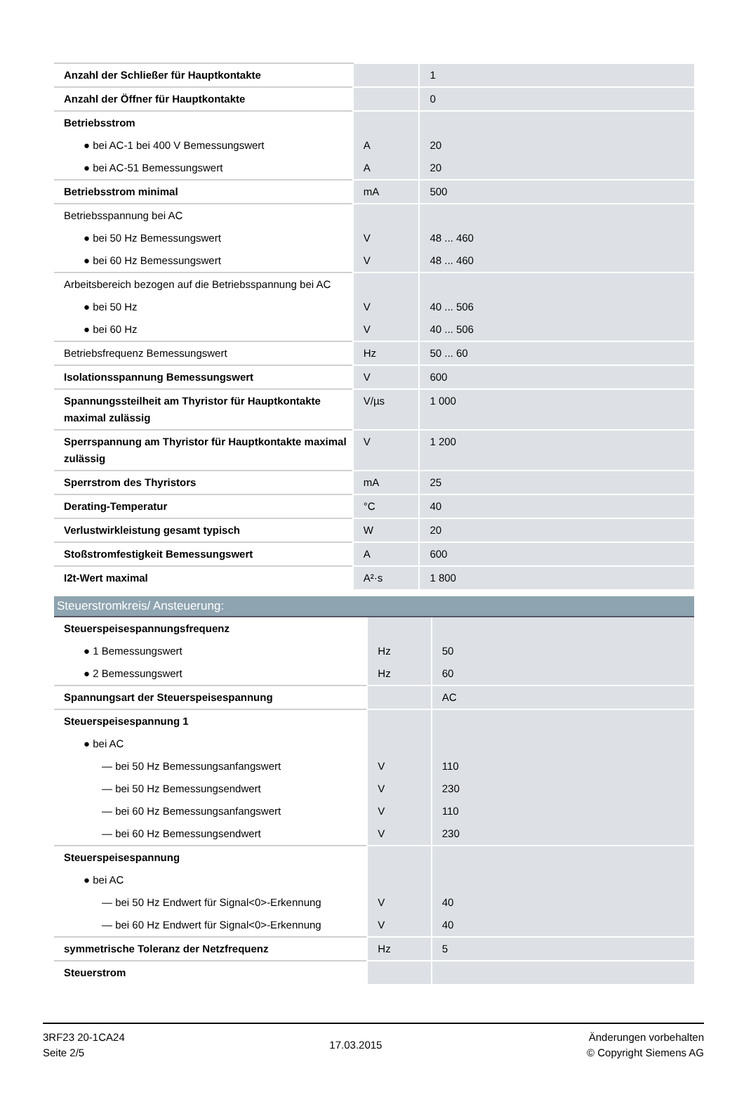| Anzahl der Schließer für Hauptkontakte | | 1 |
| Anzahl der Öffner für Hauptkontakte | | 0 |
| Betriebsstrom | | |
| ● bei AC-1 bei 400 V Bemessungswert | A | 20 |
| ● bei AC-51 Bemessungswert | A | 20 |
| Betriebsstrom minimal | mA | 500 |
| Betriebsspannung bei AC | | |
| ● bei 50 Hz Bemessungswert | V | 48 ... 460 |
| ● bei 60 Hz Bemessungswert | V | 48 ... 460 |
| Arbeitsbereich bezogen auf die Betriebsspannung bei AC | | |
| ● bei 50 Hz | V | 40 ... 506 |
| ● bei 60 Hz | V | 40 ... 506 |
| Betriebsfrequenz Bemessungswert | Hz | 50 ... 60 |
| Isolationsspannung Bemessungswert | V | 600 |
| Spannungssteilheit am Thyristor für Hauptkontakte maximal zulässig | V/µs | 1 000 |
| Sperrspannung am Thyristor für Hauptkontakte maximal zulässig | V | 1 200 |
| Sperrstrom des Thyristors | mA | 25 |
| Derating-Temperatur | °C | 40 |
| Verlustwirkleistung gesamt typisch | W | 20 |
| Stoßstromfestigkeit Bemessungswert | A | 600 |
| I2t-Wert maximal | A²·s | 1 800 |
| Steuerstromkreis/ Ansteuerung: | | |
| Steuerspeisespannungsfrequenz | | |
| ● 1 Bemessungswert | Hz | 50 |
| ● 2 Bemessungswert | Hz | 60 |
| Spannungsart der Steuerspeisespannung | | AC |
| Steuerspeisespannung 1 | | |
| ● bei AC | | |
| — bei 50 Hz Bemessungsanfangswert | V | 110 |
| — bei 50 Hz Bemessungsendwert | V | 230 |
| — bei 60 Hz Bemessungsanfangswert | V | 110 |
| — bei 60 Hz Bemessungsendwert | V | 230 |
| Steuerspeisespannung | | |
| ● bei AC | | |
| — bei 50 Hz Endwert für Signal<0>-Erkennung | V | 40 |
| — bei 60 Hz Endwert für Signal<0>-Erkennung | V | 40 |
| symmetrische Toleranz der Netzfrequenz | Hz | 5 |
| Steuerstrom | | |
3RF23 20-1CA24
Seite 2/5
17.03.2015
Änderungen vorbehalten
© Copyright Siemens AG